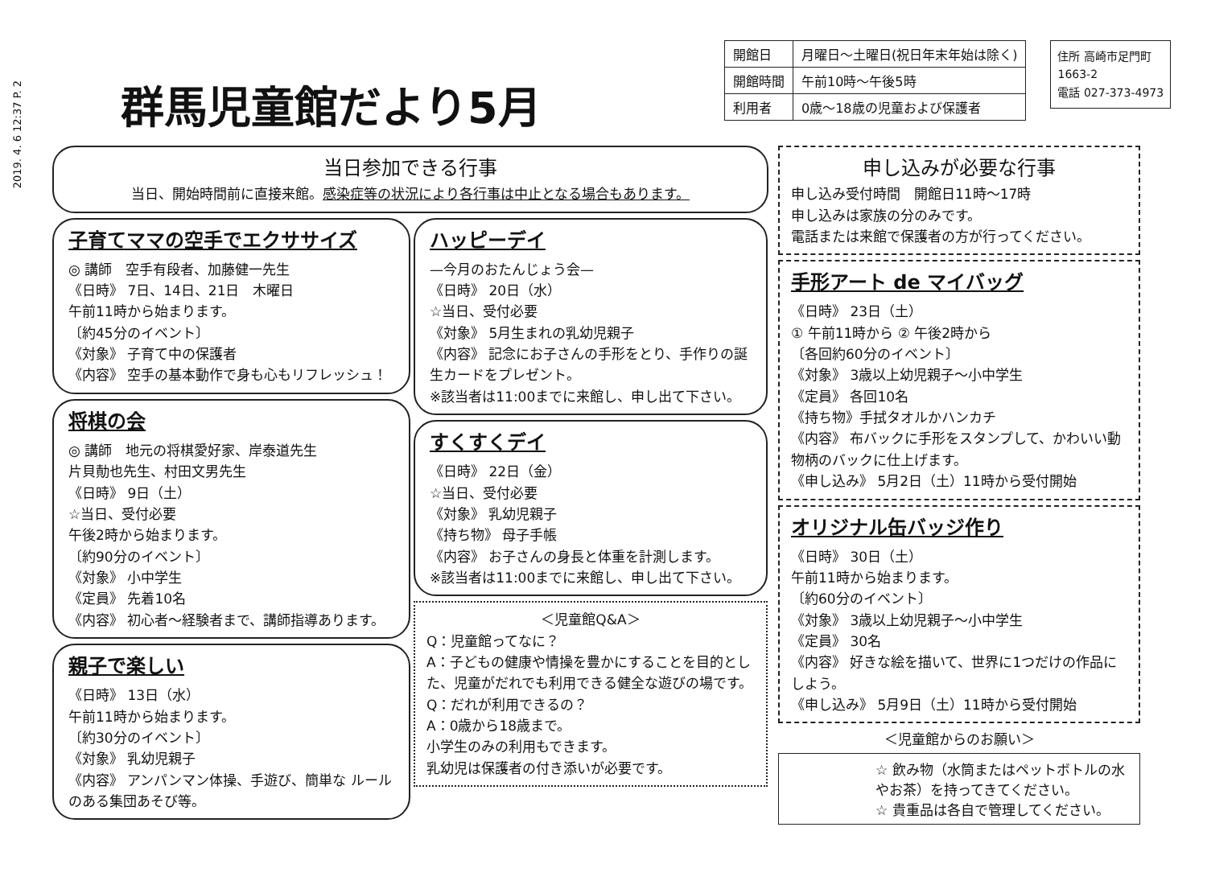2019. 4. 6 12:37 P. 2
群馬児童館だより5月
| 開館日 | 月曜日～土曜日(祝日年末年始は除く) |
| 開館時間 | 午前10時～午後5時 |
| 利用者 | 0歳～18歳の児童および保護者 |
住所 高崎市足門町
1663-2
電話 027-373-4973
当日参加できる行事
当日、開始時間前に直接来館。感染症等の状況により各行事は中止となる場合もあります。
子育てママの空手でエクササイズ
◎ 講師　空手有段者、加藤健一先生
《日時》 7日、14日、21日　木曜日
午前11時から始まります。
〔約45分のイベント〕
《対象》 子育て中の保護者
《内容》 空手の基本動作で身も心もリフレッシュ！
将棋の会
◎ 講師　地元の将棋愛好家、岸泰道先生
片貝勣也先生、村田文男先生
《日時》 9日（土）
☆当日、受付必要
午後2時から始まります。
〔約90分のイベント〕
《対象》 小中学生
《定員》 先着10名
《内容》 初心者～経験者まで、講師指導あります。
親子で楽しい
《日時》 13日（水）
午前11時から始まります。
〔約30分のイベント〕
《対象》 乳幼児親子
《内容》 アンパンマン体操、手遊び、簡単な ルールのある集団あそび等。
ハッピーデイ
—今月のおたんじょう会—
《日時》 20日（水）
☆当日、受付必要
《対象》 5月生まれの乳幼児親子
《内容》 記念にお子さんの手形をとり、手作りの誕生カードをプレゼント。
※該当者は11:00までに来館し、申し出て下さい。
すくすくデイ
《日時》 22日（金）
☆当日、受付必要
《対象》 乳幼児親子
《持ち物》 母子手帳
《内容》 お子さんの身長と体重を計測します。
※該当者は11:00までに来館し、申し出て下さい。
＜児童館Q&A＞
Q：児童館ってなに？
A：子どもの健康や情操を豊かにすることを目的とした、児童がだれでも利用できる健全な遊びの場です。
Q：だれが利用できるの？
A：0歳から18歳まで。
小学生のみの利用もできます。
乳幼児は保護者の付き添いが必要です。
申し込みが必要な行事
申し込み受付時間　開館日11時～17時
申し込みは家族の分のみです。
電話または来館で保護者の方が行ってください。
手形アート de マイバッグ
《日時》 23日（土）
① 午前11時から ② 午後2時から
〔各回約60分のイベント〕
《対象》 3歳以上幼児親子～小中学生
《定員》 各回10名
《持ち物》手拭タオルかハンカチ
《内容》 布バックに手形をスタンプして、かわいい動物柄のバックに仕上げます。
《申し込み》 5月2日（土）11時から受付開始
オリジナル缶バッジ作り
《日時》 30日（土）
午前11時から始まります。
〔約60分のイベント〕
《対象》 3歳以上幼児親子～小中学生
《定員》 30名
《内容》 好きな絵を描いて、世界に1つだけの作品にしよう。
《申し込み》 5月9日（土）11時から受付開始
＜児童館からのお願い＞
☆ 飲み物（水筒またはペットボトルの水やお茶）を持ってきてください。
☆ 貴重品は各自で管理してください。